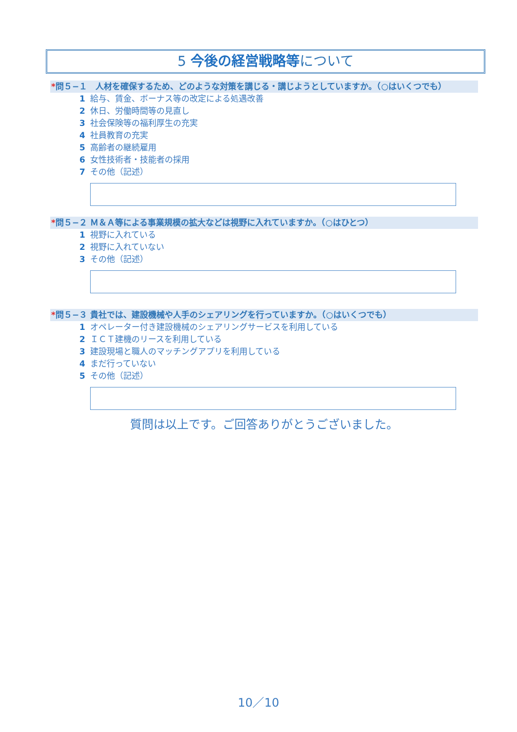5 今後の経営戦略等について
*問５−１　人材を確保するため、どのような対策を講じる・講じようとしていますか。（○はいくつでも）
1 給与、賃金、ボーナス等の改定による処遇改善
2 休日、労働時間等の見直し
3 社会保険等の福利厚生の充実
4 社員教育の充実
5 高齢者の継続雇用
6 女性技術者・技能者の採用
7 その他（記述）
*問５−２ Ｍ＆Ａ等による事業規模の拡大などは視野に入れていますか。（○はひとつ）
1 視野に入れている
2 視野に入れていない
3 その他（記述）
*問５−３ 貴社では、建設機械や人手のシェアリングを行っていますか。（○はいくつでも）
1 オペレーター付き建設機械のシェアリングサービスを利用している
2 ＩＣＴ建機のリースを利用している
3 建設現場と職人のマッチングアプリを利用している
4 まだ行っていない
5 その他（記述）
質問は以上です。ご回答ありがとうございました。
10／10